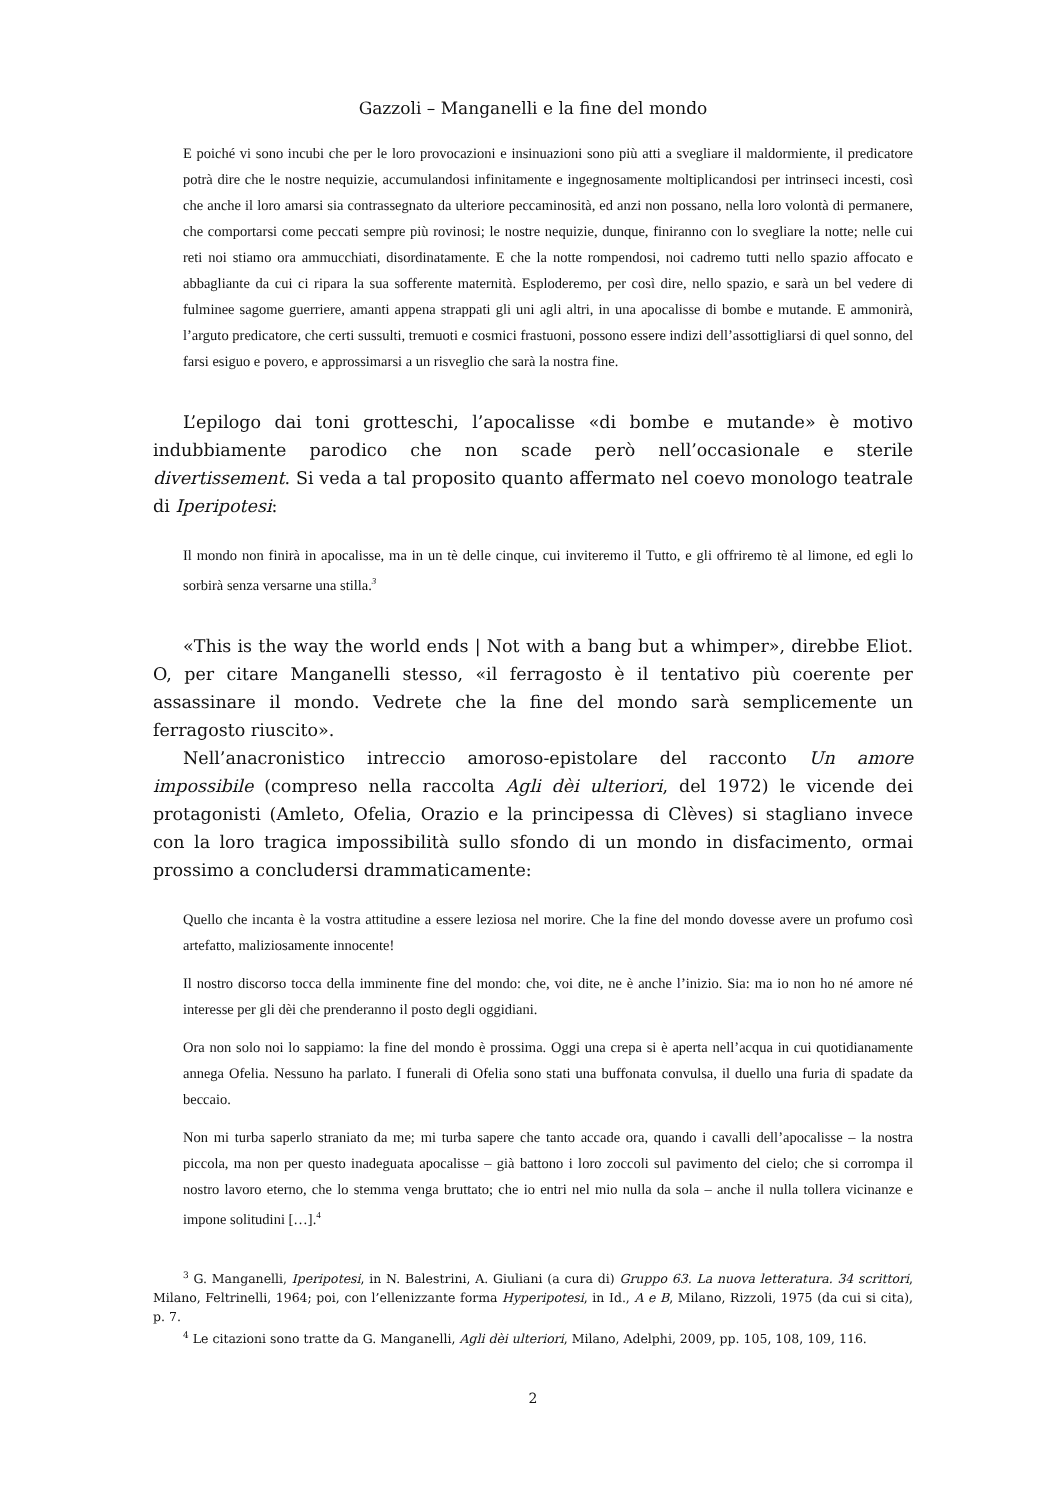Gazzoli – Manganelli e la fine del mondo
E poiché vi sono incubi che per le loro provocazioni e insinuazioni sono più atti a svegliare il maldormiente, il predicatore potrà dire che le nostre nequizie, accumulandosi infinitamente e ingegnosamente moltiplicandosi per intrinseci incesti, così che anche il loro amarsi sia contrassegnato da ulteriore peccaminosità, ed anzi non possano, nella loro volontà di permanere, che comportarsi come peccati sempre più rovinosi; le nostre nequizie, dunque, finiranno con lo svegliare la notte; nelle cui reti noi stiamo ora ammucchiati, disordinatamente. E che la notte rompendosi, noi cadremo tutti nello spazio affocato e abbagliante da cui ci ripara la sua sofferente maternità. Esploderemo, per così dire, nello spazio, e sarà un bel vedere di fulminee sagome guerriere, amanti appena strappati gli uni agli altri, in una apocalisse di bombe e mutande. E ammonirà, l’arguto predicatore, che certi sussulti, tremuoti e cosmici frastuoni, possono essere indizi dell’assottigliarsi di quel sonno, del farsi esiguo e povero, e approssimarsi a un risveglio che sarà la nostra fine.
L’epilogo dai toni grotteschi, l’apocalisse «di bombe e mutande» è motivo indubbiamente parodico che non scade però nell’occasionale e sterile divertissement. Si veda a tal proposito quanto affermato nel coevo monologo teatrale di Iperipotesi:
Il mondo non finirà in apocalisse, ma in un tè delle cinque, cui inviteremo il Tutto, e gli offriremo tè al limone, ed egli lo sorbirà senza versarne una stilla.<sup>3</sup>
«This is the way the world ends | Not with a bang but a whimper», direbbe Eliot. O, per citare Manganelli stesso, «il ferragosto è il tentativo più coerente per assassinare il mondo. Vedrete che la fine del mondo sarà semplicemente un ferragosto riuscito».
Nell’anacronistico intreccio amoroso-epistolare del racconto Un amore impossibile (compreso nella raccolta Agli dèi ulteriori, del 1972) le vicende dei protagonisti (Amleto, Ofelia, Orazio e la principessa di Clèves) si stagliano invece con la loro tragica impossibilità sullo sfondo di un mondo in disfacimento, ormai prossimo a concludersi drammaticamente:
Quello che incanta è la vostra attitudine a essere leziosa nel morire. Che la fine del mondo dovesse avere un profumo così artefatto, maliziosamente innocente!
Il nostro discorso tocca della imminente fine del mondo: che, voi dite, ne è anche l’inizio. Sia: ma io non ho né amore né interesse per gli dèi che prenderanno il posto degli oggidiani.
Ora non solo noi lo sappiamo: la fine del mondo è prossima. Oggi una crepa si è aperta nell’acqua in cui quotidianamente annega Ofelia. Nessuno ha parlato. I funerali di Ofelia sono stati una buffonata convulsa, il duello una furia di spadate da beccaio.
Non mi turba saperlo straniato da me; mi turba sapere che tanto accade ora, quando i cavalli dell’apocalisse – la nostra piccola, ma non per questo inadeguata apocalisse – già battono i loro zoccoli sul pavimento del cielo; che si corrompa il nostro lavoro eterno, che lo stemma venga bruttato; che io entri nel mio nulla da sola – anche il nulla tollera vicinanze e impone solitudini […].<sup>4</sup>
<sup>3</sup> G. Manganelli, Iperipotesi, in N. Balestrini, A. Giuliani (a cura di) Gruppo 63. La nuova letteratura. 34 scrittori, Milano, Feltrinelli, 1964; poi, con l’ellenizzante forma Hyperipotesi, in Id., A e B, Milano, Rizzoli, 1975 (da cui si cita), p. 7.
<sup>4</sup> Le citazioni sono tratte da G. Manganelli, Agli dèi ulteriori, Milano, Adelphi, 2009, pp. 105, 108, 109, 116.
2